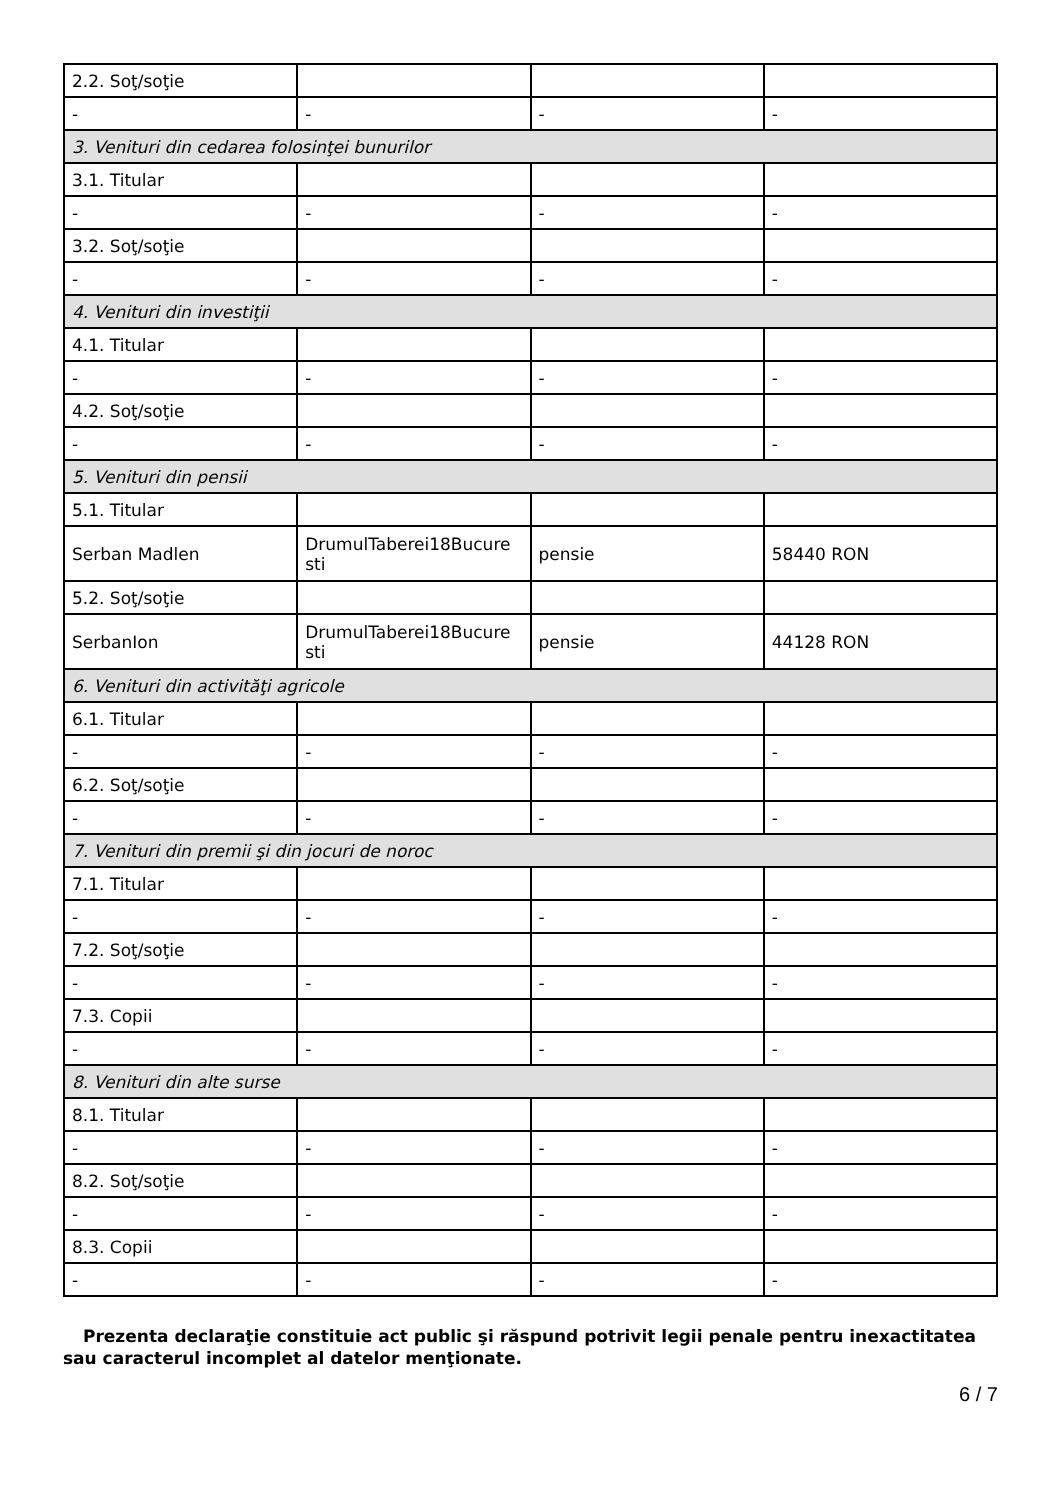| 2.2. Soţ/soţie | | | |
| - | - | - | - |
| 3. Venituri din cedarea folosinţei bunurilor | | | |
| 3.1. Titular | | | |
| - | - | - | - |
| 3.2. Soţ/soţie | | | |
| - | - | - | - |
| 4. Venituri din investiţii | | | |
| 4.1. Titular | | | |
| - | - | - | - |
| 4.2. Soţ/soţie | | | |
| - | - | - | - |
| 5. Venituri din pensii | | | |
| 5.1. Titular | | | |
| Serban Madlen | DrumulTaberei18Bucure sti | pensie | 58440 RON |
| 5.2. Soţ/soţie | | | |
| SerbanIon | DrumulTaberei18Bucure sti | pensie | 44128 RON |
| 6. Venituri din activităţi agricole | | | |
| 6.1. Titular | | | |
| - | - | - | - |
| 6.2. Soţ/soţie | | | |
| - | - | - | - |
| 7. Venituri din premii şi din jocuri de noroc | | | |
| 7.1. Titular | | | |
| - | - | - | - |
| 7.2. Soţ/soţie | | | |
| - | - | - | - |
| 7.3. Copii | | | |
| - | - | - | - |
| 8. Venituri din alte surse | | | |
| 8.1. Titular | | | |
| - | - | - | - |
| 8.2. Soţ/soţie | | | |
| - | - | - | - |
| 8.3. Copii | | | |
| - | - | - | - |
Prezenta declaraţie constituie act public şi răspund potrivit legii penale pentru inexactitatea sau caracterul incomplet al datelor menţionate.
6 / 7